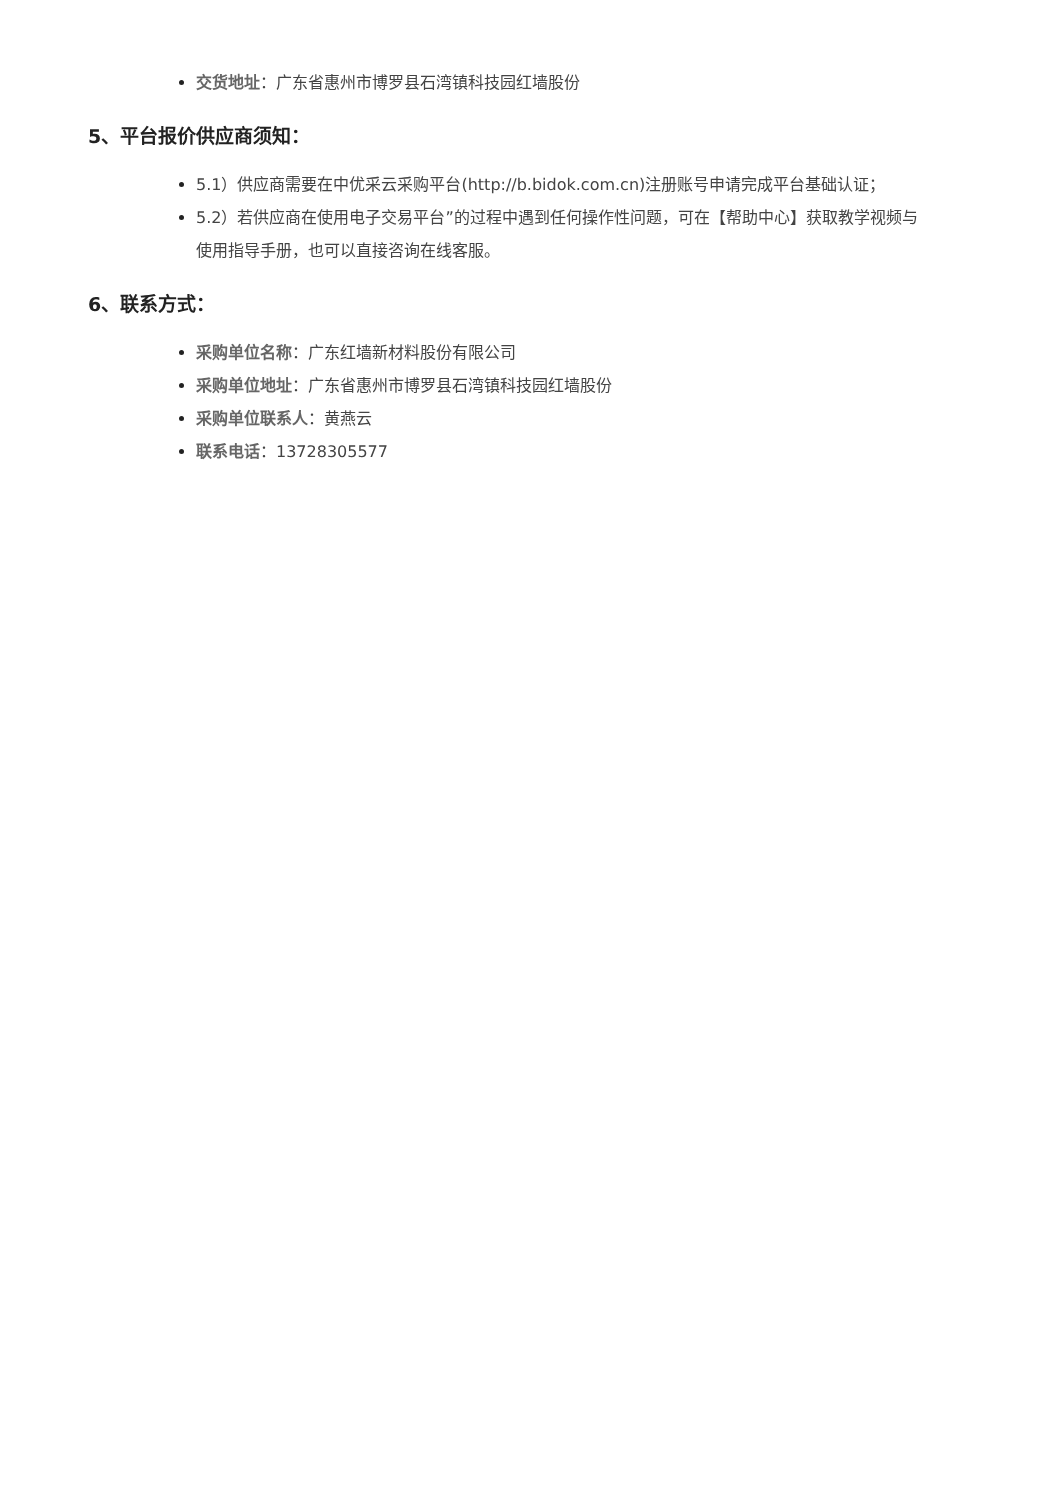交货地址：广东省惠州市博罗县石湾镇科技园红墙股份
5、平台报价供应商须知：
5.1）供应商需要在中优采云采购平台(http://b.bidok.com.cn)注册账号申请完成平台基础认证；
5.2）若供应商在使用电子交易平台”的过程中遇到任何操作性问题，可在【帮助中心】获取教学视频与使用指导手册，也可以直接咨询在线客服。
6、联系方式：
采购单位名称：广东红墙新材料股份有限公司
采购单位地址：广东省惠州市博罗县石湾镇科技园红墙股份
采购单位联系人：黄燕云
联系电话：13728305577